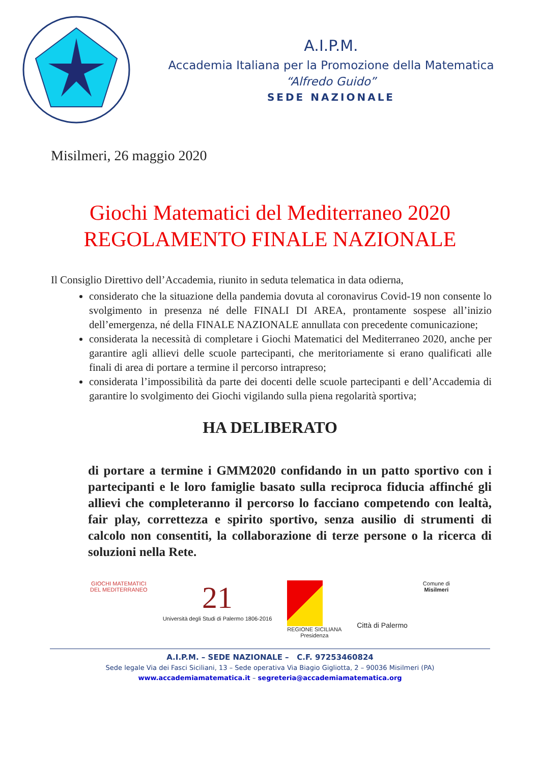A.I.P.M.
Accademia Italiana per la Promozione della Matematica
“Alfredo Guido”
SEDE NAZIONALE
Misilmeri, 26 maggio 2020
Giochi Matematici del Mediterraneo 2020
REGOLAMENTO FINALE NAZIONALE
Il Consiglio Direttivo dell’Accademia, riunito in seduta telematica in data odierna,
considerato che la situazione della pandemia dovuta al coronavirus Covid-19 non consente lo svolgimento in presenza né delle FINALI DI AREA, prontamente sospese all’inizio dell’emergenza, né della FINALE NAZIONALE annullata con precedente comunicazione;
considerata la necessità di completare i Giochi Matematici del Mediterraneo 2020, anche per garantire agli allievi delle scuole partecipanti, che meritoriamente si erano qualificati alle finali di area di portare a termine il percorso intrapreso;
considerata l’impossibilità da parte dei docenti delle scuole partecipanti e dell’Accademia di garantire lo svolgimento dei Giochi vigilando sulla piena regolarità sportiva;
HA DELIBERATO
di portare a termine i GMM2020 confidando in un patto sportivo con i partecipanti e le loro famiglie basato sulla reciproca fiducia affinché gli allievi che completeranno il percorso lo facciano competendo con lealtà, fair play, correttezza e spirito sportivo, senza ausilio di strumenti di calcolo non consentiti, la collaborazione di terze persone o la ricerca di soluzioni nella Rete.
GIOCHI MATEMATICI
DEL MEDITERRANEO
21
Università degli Studi di Palermo 1806-2016
REGIONE SICILIANA
Presidenza
Città di Palermo
Comune di
Misilmeri
A.I.P.M. – SEDE NAZIONALE – C.F. 97253460824
Sede legale Via dei Fasci Siciliani, 13 – Sede operativa Via Biagio Gigliotta, 2 – 90036 Misilmeri (PA)
www.accademiamatematica.it – segreteria@accademiamatematica.org